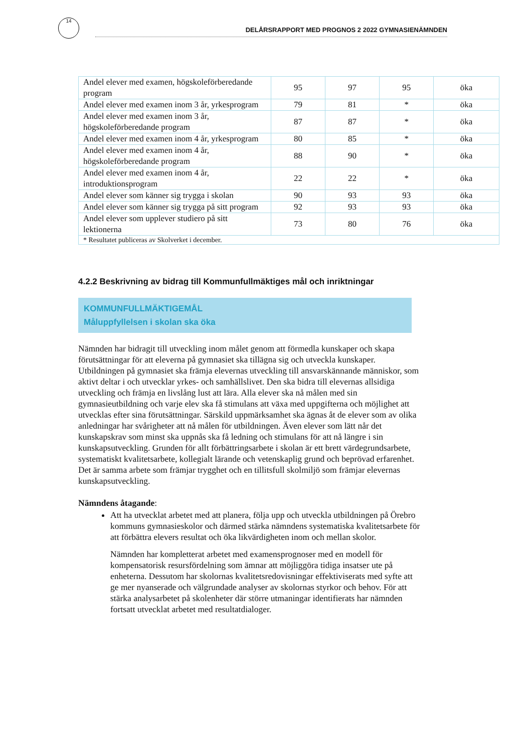14
DELÅRSRAPPORT MED PROGNOS 2 2022 GYMNASIENÄMNDEN
| Andel elever med examen, högskoleförberedande program | 95 | 97 | 95 | öka |
| Andel elever med examen inom 3 år, yrkesprogram | 79 | 81 | * | öka |
| Andel elever med examen inom 3 år, högskoleförberedande program | 87 | 87 | * | öka |
| Andel elever med examen inom 4 år, yrkesprogram | 80 | 85 | * | öka |
| Andel elever med examen inom 4 år, högskoleförberedande program | 88 | 90 | * | öka |
| Andel elever med examen inom 4 år, introduktionsprogram | 22 | 22 | * | öka |
| Andel elever som känner sig trygga i skolan | 90 | 93 | 93 | öka |
| Andel elever som känner sig trygga på sitt program | 92 | 93 | 93 | öka |
| Andel elever som upplever studiero på sitt lektionerna | 73 | 80 | 76 | öka |
| * Resultatet publiceras av Skolverket i december. | | | | |
4.2.2 Beskrivning av bidrag till Kommunfullmäktiges mål och inriktningar
KOMMUNFULLMÄKTIGEMÅL
Måluppfyllelsen i skolan ska öka
Nämnden har bidragit till utveckling inom målet genom att förmedla kunskaper och skapa förutsättningar för att eleverna på gymnasiet ska tillägna sig och utveckla kunskaper. Utbildningen på gymnasiet ska främja elevernas utveckling till ansvarskännande människor, som aktivt deltar i och utvecklar yrkes- och samhällslivet. Den ska bidra till elevernas allsidiga utveckling och främja en livslång lust att lära. Alla elever ska nå målen med sin gymnasieutbildning och varje elev ska få stimulans att växa med uppgifterna och möjlighet att utvecklas efter sina förutsättningar. Särskild uppmärksamhet ska ägnas åt de elever som av olika anledningar har svårigheter att nå målen för utbildningen. Även elever som lätt når det kunskapskrav som minst ska uppnås ska få ledning och stimulans för att nå längre i sin kunskapsutveckling. Grunden för allt förbättringsarbete i skolan är ett brett värdegrundsarbete, systematiskt kvalitetsarbete, kollegialt lärande och vetenskaplig grund och beprövad erfarenhet. Det är samma arbete som främjar trygghet och en tillitsfull skolmiljö som främjar elevernas kunskapsutveckling.
Nämndens åtagande:
Att ha utvecklat arbetet med att planera, följa upp och utveckla utbildningen på Örebro kommuns gymnasieskolor och därmed stärka nämndens systematiska kvalitetsarbete för att förbättra elevers resultat och öka likvärdigheten inom och mellan skolor.
Nämnden har kompletterat arbetet med examensprognoser med en modell för kompensatorisk resursfördelning som ämnar att möjliggöra tidiga insatser ute på enheterna. Dessutom har skolornas kvalitetsredovisningar effektiviserats med syfte att ge mer nyanserade och välgrundade analyser av skolornas styrkor och behov. För att stärka analysarbetet på skolenheter där större utmaningar identifierats har nämnden fortsatt utvecklat arbetet med resultatdialoger.